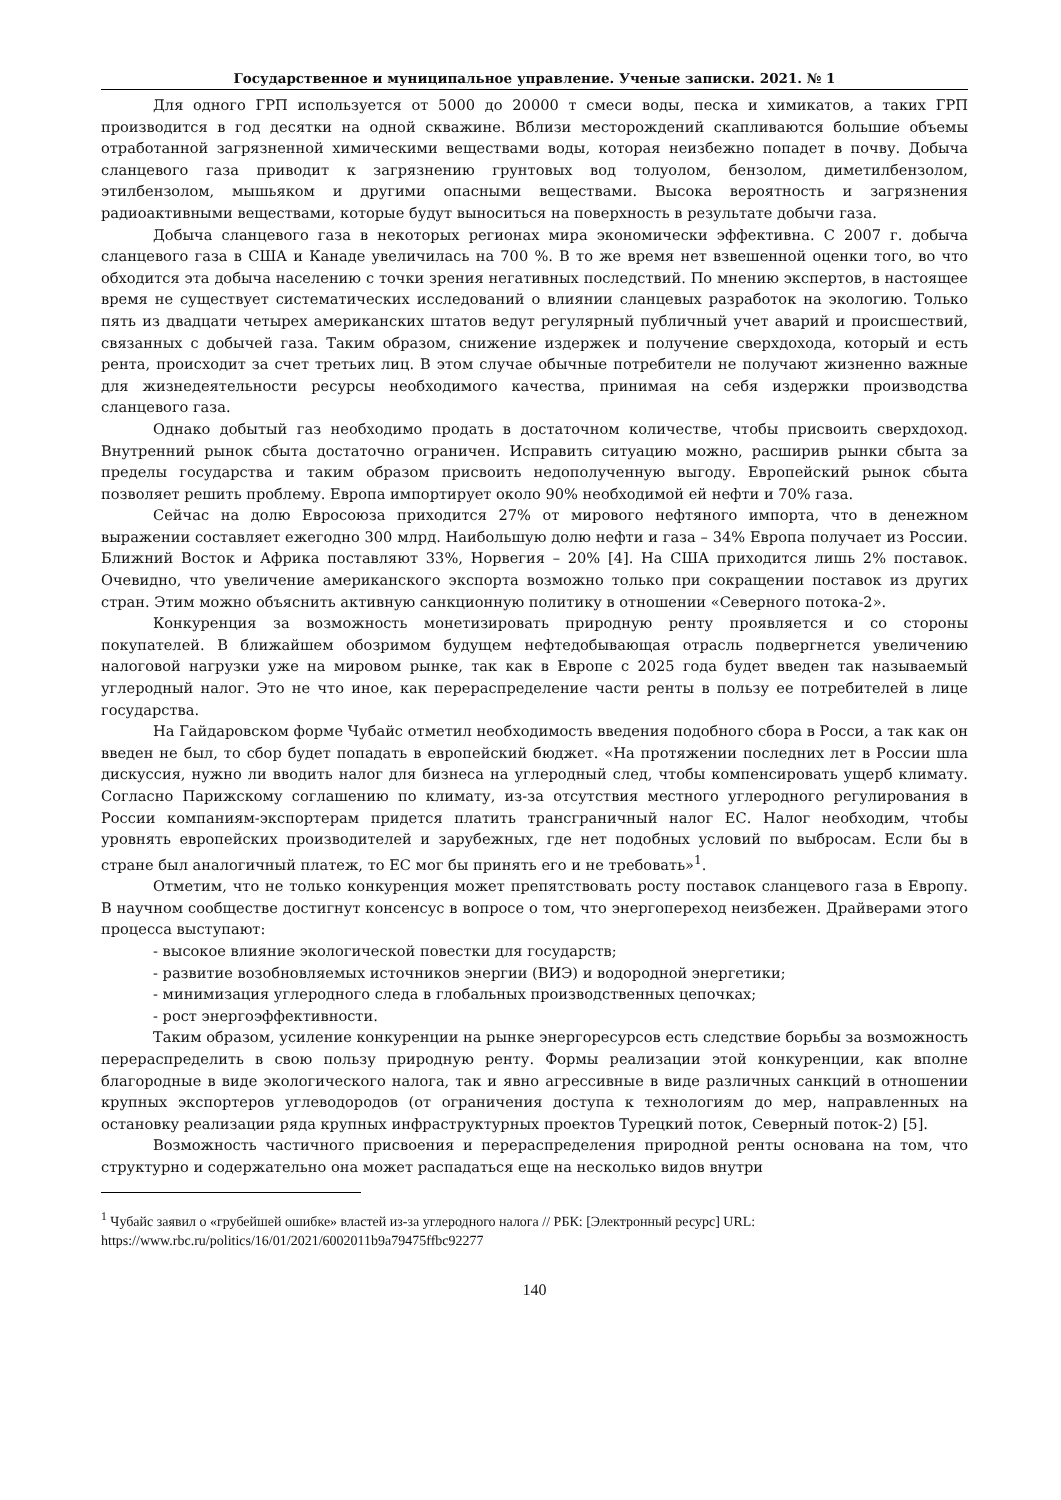Государственное и муниципальное управление. Ученые записки. 2021. № 1
Для одного ГРП используется от 5000 до 20000 т смеси воды, песка и химикатов, а таких ГРП производится в год десятки на одной скважине. Вблизи месторождений скапливаются большие объемы отработанной загрязненной химическими веществами воды, которая неизбежно попадет в почву. Добыча сланцевого газа приводит к загрязнению грунтовых вод толуолом, бензолом, диметилбензолом, этилбензолом, мышьяком и другими опасными веществами. Высока вероятность и загрязнения радиоактивными веществами, которые будут выноситься на поверхность в результате добычи газа.
Добыча сланцевого газа в некоторых регионах мира экономически эффективна. С 2007 г. добыча сланцевого газа в США и Канаде увеличилась на 700 %. В то же время нет взвешенной оценки того, во что обходится эта добыча населению с точки зрения негативных последствий. По мнению экспертов, в настоящее время не существует систематических исследований о влиянии сланцевых разработок на экологию. Только пять из двадцати четырех американских штатов ведут регулярный публичный учет аварий и происшествий, связанных с добычей газа. Таким образом, снижение издержек и получение сверхдохода, который и есть рента, происходит за счет третьих лиц. В этом случае обычные потребители не получают жизненно важные для жизнедеятельности ресурсы необходимого качества, принимая на себя издержки производства сланцевого газа.
Однако добытый газ необходимо продать в достаточном количестве, чтобы присвоить сверхдоход. Внутренний рынок сбыта достаточно ограничен. Исправить ситуацию можно, расширив рынки сбыта за пределы государства и таким образом присвоить недополученную выгоду. Европейский рынок сбыта позволяет решить проблему. Европа импортирует около 90% необходимой ей нефти и 70% газа.
Сейчас на долю Евросоюза приходится 27% от мирового нефтяного импорта, что в денежном выражении составляет ежегодно 300 млрд. Наибольшую долю нефти и газа – 34% Европа получает из России. Ближний Восток и Африка поставляют 33%, Норвегия – 20% [4]. На США приходится лишь 2% поставок. Очевидно, что увеличение американского экспорта возможно только при сокращении поставок из других стран. Этим можно объяснить активную санкционную политику в отношении «Северного потока-2».
Конкуренция за возможность монетизировать природную ренту проявляется и со стороны покупателей. В ближайшем обозримом будущем нефтедобывающая отрасль подвергнется увеличению налоговой нагрузки уже на мировом рынке, так как в Европе с 2025 года будет введен так называемый углеродный налог. Это не что иное, как перераспределение части ренты в пользу ее потребителей в лице государства.
На Гайдаровском форме Чубайс отметил необходимость введения подобного сбора в Росси, а так как он введен не был, то сбор будет попадать в европейский бюджет. «На протяжении последних лет в России шла дискуссия, нужно ли вводить налог для бизнеса на углеродный след, чтобы компенсировать ущерб климату. Согласно Парижскому соглашению по климату, из-за отсутствия местного углеродного регулирования в России компаниям-экспортерам придется платить трансграничный налог ЕС. Налог необходим, чтобы уровнять европейских производителей и зарубежных, где нет подобных условий по выбросам. Если бы в стране был аналогичный платеж, то ЕС мог бы принять его и не требовать»<sup>1</sup>.
Отметим, что не только конкуренция может препятствовать росту поставок сланцевого газа в Европу. В научном сообществе достигнут консенсус в вопросе о том, что энергопереход неизбежен. Драйверами этого процесса выступают:
- высокое влияние экологической повестки для государств;
- развитие возобновляемых источников энергии (ВИЭ) и водородной энергетики;
- минимизация углеродного следа в глобальных производственных цепочках;
- рост энергоэффективности.
Таким образом, усиление конкуренции на рынке энергоресурсов есть следствие борьбы за возможность перераспределить в свою пользу природную ренту. Формы реализации этой конкуренции, как вполне благородные в виде экологического налога, так и явно агрессивные в виде различных санкций в отношении крупных экспортеров углеводородов (от ограничения доступа к технологиям до мер, направленных на остановку реализации ряда крупных инфраструктурных проектов Турецкий поток, Северный поток-2) [5].
Возможность частичного присвоения и перераспределения природной ренты основана на том, что структурно и содержательно она может распадаться еще на несколько видов внутри
<sup>1</sup> Чубайс заявил о «грубейшей ошибке» властей из-за углеродного налога // РБК: [Электронный ресурс] URL: https://www.rbc.ru/politics/16/01/2021/6002011b9a79475ffbc92277
140